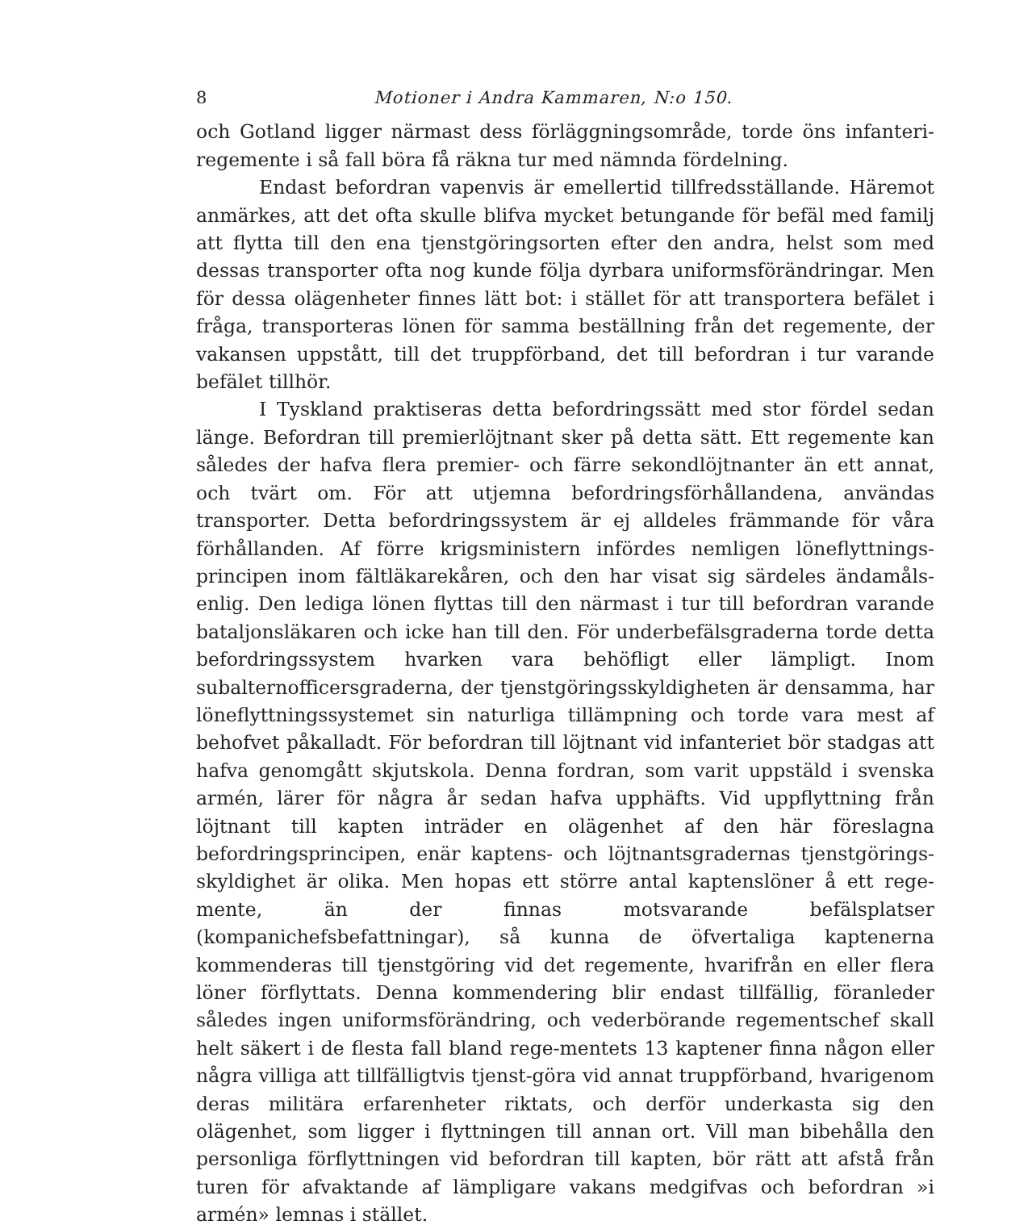8 Motioner i Andra Kammaren, N:o 150.
och Gotland ligger närmast dess förläggningsområde, torde öns infanteri-regemente i så fall böra få räkna tur med nämnda fördelning.
Endast befordran vapenvis är emellertid tillfredsställande. Häremot anmärkes, att det ofta skulle blifva mycket betungande för befäl med familj att flytta till den ena tjenstgöringsorten efter den andra, helst som med dessas transporter ofta nog kunde följa dyrbara uniformsförändringar. Men för dessa olägenheter finnes lätt bot: i stället för att transportera befälet i fråga, transporteras lönen för samma beställning från det regemente, der vakansen uppstått, till det truppförband, det till befordran i tur varande befälet tillhör.
I Tyskland praktiseras detta befordringssätt med stor fördel sedan länge. Befordran till premierlöjtnant sker på detta sätt. Ett regemente kan således der hafva flera premier- och färre sekondlöjtnanter än ett annat, och tvärt om. För att utjemna befordringsförhållandena, användas transporter. Detta befordringssystem är ej alldeles främmande för våra förhållanden. Af förre krigsministern infördes nemligen löneflyttnings-principen inom fältläkarekåren, och den har visat sig särdeles ändamåls-enlig. Den lediga lönen flyttas till den närmast i tur till befordran varande bataljonsläkaren och icke han till den. För underbefälsgraderna torde detta befordringssystem hvarken vara behöfligt eller lämpligt. Inom subalternofficersgraderna, der tjenstgöringsskyldigheten är densamma, har löneflyttningssystemet sin naturliga tillämpning och torde vara mest af behofvet påkalladt. För befordran till löjtnant vid infanteriet bör stadgas att hafva genomgått skjutskola. Denna fordran, som varit uppstäld i svenska armén, lärer för några år sedan hafva upphäfts. Vid uppflyttning från löjtnant till kapten inträder en olägenhet af den här föreslagna befordringsprincipen, enär kaptens- och löjtnantsgradernas tjenstgörings-skyldighet är olika. Men hopas ett större antal kaptenslöner å ett rege-mente, än der finnas motsvarande befälsplatser (kompanichefsbefattningar), så kunna de öfvertaliga kaptenerna kommenderas till tjenstgöring vid det regemente, hvarifrån en eller flera löner förflyttats. Denna kommendering blir endast tillfällig, föranleder således ingen uniformsförändring, och vederbörande regementschef skall helt säkert i de flesta fall bland rege-mentets 13 kaptener finna någon eller några villiga att tillfälligtvis tjenst-göra vid annat truppförband, hvarigenom deras militära erfarenheter riktats, och derför underkasta sig den olägenhet, som ligger i flyttningen till annan ort. Vill man bibehålla den personliga förflyttningen vid befordran till kapten, bör rätt att afstå från turen för afvaktande af lämpligare vakans medgifvas och befordran »i armén» lemnas i stället.